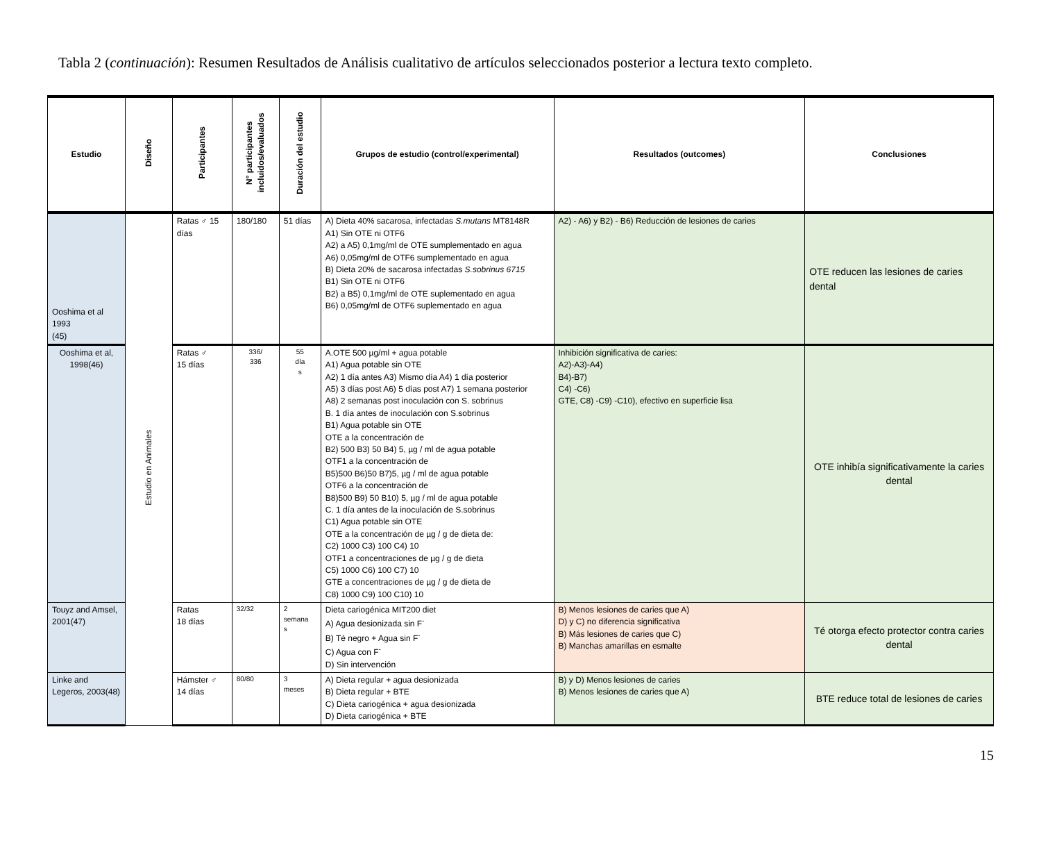Tabla 2 (continuación): Resumen Resultados de Análisis cualitativo de artículos seleccionados posterior a lectura texto completo.
| Estudio | Diseño | Participantes | N° participantes incluidos/evaluados | Duración del estudio | Grupos de estudio (control/experimental) | Resultados (outcomes) | Conclusiones |
| --- | --- | --- | --- | --- | --- | --- | --- |
| Ooshima et al 1993 (45) | Estudio en Animales | Ratas ♂ 15 días | 180/180 | 51 días | A) Dieta 40% sacarosa, infectadas S.mutans MT8148R A1) Sin OTE ni OTF6 A2) a A5) 0,1mg/ml de OTE sumplementado en agua A6) 0,05mg/ml de OTF6 sumplementado en agua B) Dieta 20% de sacarosa infectadas S.sobrinus 6715 B1) Sin OTE ni OTF6 B2) a B5) 0,1mg/ml de OTE suplementado en agua B6) 0,05mg/ml de OTF6 suplementado en agua | A2) - A6) y B2) - B6) Reducción de lesiones de caries | OTE reducen las lesiones de caries dental |
| Ooshima et al, 1998(46) | | Ratas ♂ 15 días | 336/ 336 | 55 día s | A.OTE 500 µg/ml + agua potable A1) Agua potable sin OTE A2) 1 día antes A3) Mismo día A4) 1 día posterior A5) 3 días post A6) 5 días post A7) 1 semana posterior A8) 2 semanas post inoculación con S. sobrinus B. 1 día antes de inoculación con S.sobrinus B1) Agua potable sin OTE OTE a la concentración de B2) 500 B3) 50 B4) 5, µg / ml de agua potable OTF1 a la concentración de B5)500 B6)50 B7)5, µg / ml de agua potable OTF6 a la concentración de B8)500 B9) 50 B10) 5, µg / ml de agua potable C. 1 día antes de la inoculación de S.sobrinus C1) Agua potable sin OTE OTE a la concentración de µg / g de dieta de: C2) 1000 C3) 100 C4) 10 OTF1 a concentraciones de µg / g de dieta C5) 1000 C6) 100 C7) 10 GTE a concentraciones de µg / g de dieta de C8) 1000 C9) 100 C10) 10 | Inhibición significativa de caries: A2)-A3)-A4) B4)-B7) C4) -C6) GTE, C8) -C9) -C10), efectivo en superficie lisa | OTE inhibía significativamente la caries dental |
| Touyz and Amsel, 2001(47) | | Ratas 18 días | 32/32 | 2 semana s | Dieta cariogénica MIT200 diet A) Agua desionizada sin F<sup>-</sup> B) Té negro + Agua sin F<sup>-</sup> C) Agua con F<sup>-</sup> D) Sin intervención | B) Menos lesiones de caries que A) D) y C) no diferencia significativa B) Más lesiones de caries que C) B) Manchas amarillas en esmalte | Té otorga efecto protector contra caries dental |
| Linke and Legeros, 2003(48) | | Hámster ♂ 14 días | 80/80 | 3 meses | A) Dieta regular + agua desionizada B) Dieta regular + BTE C) Dieta cariogénica + agua desionizada D) Dieta cariogénica + BTE | B) y D) Menos lesiones de caries B) Menos lesiones de caries que A) | BTE reduce total de lesiones de caries |
15